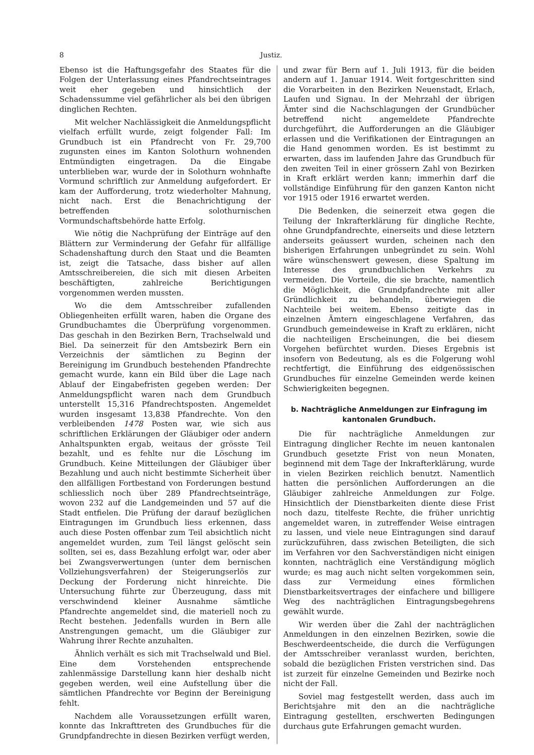8 Justiz.
Ebenso ist die Haftungsgefahr des Staates für die Folgen der Unterlassung eines Pfandrechtseintrages weit eher gegeben und hinsichtlich der Schadenssumme viel gefährlicher als bei den übrigen dinglichen Rechten.
Mit welcher Nachlässigkeit die Anmeldungspflicht vielfach erfüllt wurde, zeigt folgender Fall: Im Grundbuch ist ein Pfandrecht von Fr. 29,700 zugunsten eines im Kanton Solothurn wohnenden Entmündigten eingetragen. Da die Eingabe unterblieben war, wurde der in Solothurn wohnhafte Vormund schriftlich zur Anmeldung aufgefordert. Er kam der Aufforderung, trotz wiederholter Mahnung, nicht nach. Erst die Benachrichtigung der betreffenden solothurnischen Vormundschaftsbehörde hatte Erfolg.
Wie nötig die Nachprüfung der Einträge auf den Blättern zur Verminderung der Gefahr für allfällige Schadenshaftung durch den Staat und die Beamten ist, zeigt die Tatsache, dass bisher auf allen Amtsschreibereien, die sich mit diesen Arbeiten beschäftigten, zahlreiche Berichtigungen vorgenommen werden mussten.
Wo die dem Amtsschreiber zufallenden Obliegenheiten erfüllt waren, haben die Organe des Grundbuchamtes die Überprüfung vorgenommen. Das geschah in den Bezirken Bern, Trachselwald und Biel. Da seinerzeit für den Amtsbezirk Bern ein Verzeichnis der sämtlichen zu Beginn der Bereinigung im Grundbuch bestehenden Pfandrechte gemacht wurde, kann ein Bild über die Lage nach Ablauf der Eingabefristen gegeben werden: Der Anmeldungspflicht waren nach dem Grundbuch unterstellt 15,316 Pfandrechtsposten. Angemeldet wurden insgesamt 13,838 Pfandrechte. Von den verbleibenden 1478 Posten war, wie sich aus schriftlichen Erklärungen der Gläubiger oder andern Anhaltspunkten ergab, weitaus der grösste Teil bezahlt, und es fehlte nur die Löschung im Grundbuch. Keine Mitteilungen der Gläubiger über Bezahlung und auch nicht bestimmte Sicherheit über den allfälligen Fortbestand von Forderungen bestund schliesslich noch über 289 Pfandrechtseinträge, wovon 232 auf die Landgemeinden und 57 auf die Stadt entfielen. Die Prüfung der darauf bezüglichen Eintragungen im Grundbuch liess erkennen, dass auch diese Posten offenbar zum Teil absichtlich nicht angemeldet wurden, zum Teil längst gelöscht sein sollten, sei es, dass Bezahlung erfolgt war, oder aber bei Zwangsverwertungen (unter dem bernischen Vollziehungsverfahren) der Steigerungserlös zur Deckung der Forderung nicht hinreichte. Die Untersuchung führte zur Überzeugung, dass mit verschwindend kleiner Ausnahme sämtliche Pfandrechte angemeldet sind, die materiell noch zu Recht bestehen. Jedenfalls wurden in Bern alle Anstrengungen gemacht, um die Gläubiger zur Wahrung ihrer Rechte anzuhalten.
Ähnlich verhält es sich mit Trachselwald und Biel. Eine dem Vorstehenden entsprechende zahlenmässige Darstellung kann hier deshalb nicht gegeben werden, weil eine Aufstellung über die sämtlichen Pfandrechte vor Beginn der Bereinigung fehlt.
Nachdem alle Voraussetzungen erfüllt waren, konnte das Inkrafttreten des Grundbuches für die Grundpfandrechte in diesen Bezirken verfügt werden,
und zwar für Bern auf 1. Juli 1913, für die beiden andern auf 1. Januar 1914. Weit fortgeschritten sind die Vorarbeiten in den Bezirken Neuenstadt, Erlach, Laufen und Signau. In der Mehrzahl der übrigen Ämter sind die Nachschlagungen der Grundbücher betreffend nicht angemeldete Pfandrechte durchgeführt, die Aufforderungen an die Gläubiger erlassen und die Verifikationen der Eintragungen an die Hand genommen worden. Es ist bestimmt zu erwarten, dass im laufenden Jahre das Grundbuch für den zweiten Teil in einer grössern Zahl von Bezirken in Kraft erklärt werden kann; immerhin darf die vollständige Einführung für den ganzen Kanton nicht vor 1915 oder 1916 erwartet werden.
Die Bedenken, die seinerzeit etwa gegen die Teilung der Inkrafterklärung für dingliche Rechte, ohne Grundpfandrechte, einerseits und diese letztern anderseits geäussert wurden, scheinen nach den bisherigen Erfahrungen unbegründet zu sein. Wohl wäre wünschenswert gewesen, diese Spaltung im Interesse des grundbuchlichen Verkehrs zu vermeiden. Die Vorteile, die sie brachte, namentlich die Möglichkeit, die Grundpfandrechte mit aller Gründlichkeit zu behandeln, überwiegen die Nachteile bei weitem. Ebenso zeitigte das in einzelnen Ämtern eingeschlagene Verfahren, das Grundbuch gemeindeweise in Kraft zu erklären, nicht die nachteiligen Erscheinungen, die bei diesem Vorgehen befürchtet wurden. Dieses Ergebnis ist insofern von Bedeutung, als es die Folgerung wohl rechtfertigt, die Einführung des eidgenössischen Grundbuches für einzelne Gemeinden werde keinen Schwierigkeiten begegnen.
b. Nachträgliche Anmeldungen zur Einfragung im kantonalen Grundbuch.
Die für nachträgliche Anmeldungen zur Eintragung dinglicher Rechte im neuen kantonalen Grundbuch gesetzte Frist von neun Monaten, beginnend mit dem Tage der Inkrafterklärung, wurde in vielen Bezirken reichlich benutzt. Namentlich hatten die persönlichen Aufforderungen an die Gläubiger zahlreiche Anmeldungen zur Folge. Hinsichtlich der Dienstbarkeiten diente diese Frist noch dazu, titelfeste Rechte, die früher unrichtig angemeldet waren, in zutreffender Weise eintragen zu lassen, und viele neue Eintragungen sind darauf zurückzuführen, dass zwischen Beteiligten, die sich im Verfahren vor den Sachverständigen nicht einigen konnten, nachträglich eine Verständigung möglich wurde; es mag auch nicht selten vorgekommen sein, dass zur Vermeidung eines förmlichen Dienstbarkeitsvertrages der einfachere und billigere Weg des nachträglichen Eintragungsbegehrens gewählt wurde.
Wir werden über die Zahl der nachträglichen Anmeldungen in den einzelnen Bezirken, sowie die Beschwerdeentscheide, die durch die Verfügungen der Amtsschreiber veranlasst wurden, berichten, sobald die bezüglichen Fristen verstrichen sind. Das ist zurzeit für einzelne Gemeinden und Bezirke noch nicht der Fall.
Soviel mag festgestellt werden, dass auch im Berichtsjahre mit den an die nachträgliche Eintragung gestellten, erschwerten Bedingungen durchaus gute Erfahrungen gemacht wurden.